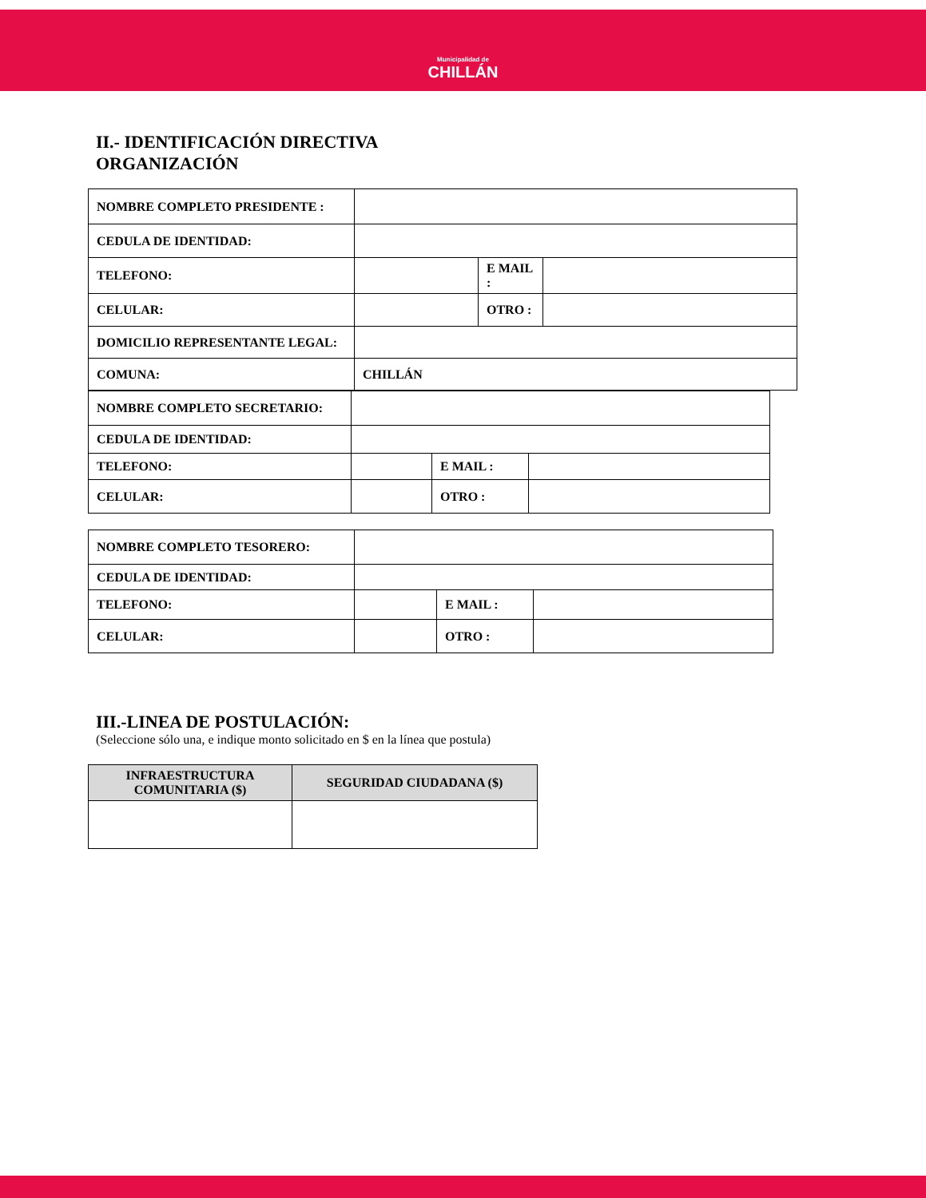Municipalidad de
CHILLÁN
II.- IDENTIFICACIÓN DIRECTIVA
ORGANIZACIÓN
| NOMBRE COMPLETO PRESIDENTE : | | | |
| CEDULA DE IDENTIDAD: | | | |
| TELEFONO: | | E MAIL : | |
| CELULAR: | | OTRO : | |
| DOMICILIO REPRESENTANTE LEGAL: | | | |
| COMUNA: | CHILLÁN | | |
| NOMBRE COMPLETO SECRETARIO: | | | |
| CEDULA DE IDENTIDAD: | | | |
| TELEFONO: | | E MAIL : | |
| CELULAR: | | OTRO : | |
| NOMBRE COMPLETO TESORERO: | | | |
| CEDULA DE IDENTIDAD: | | | |
| TELEFONO: | | E MAIL : | |
| CELULAR: | | OTRO : | |
III.-LINEA DE POSTULACIÓN:
(Seleccione sólo una, e indique monto solicitado en $ en la línea que postula)
| INFRAESTRUCTURA COMUNITARIA ($) | SEGURIDAD CIUDADANA ($) |
| --- | --- |